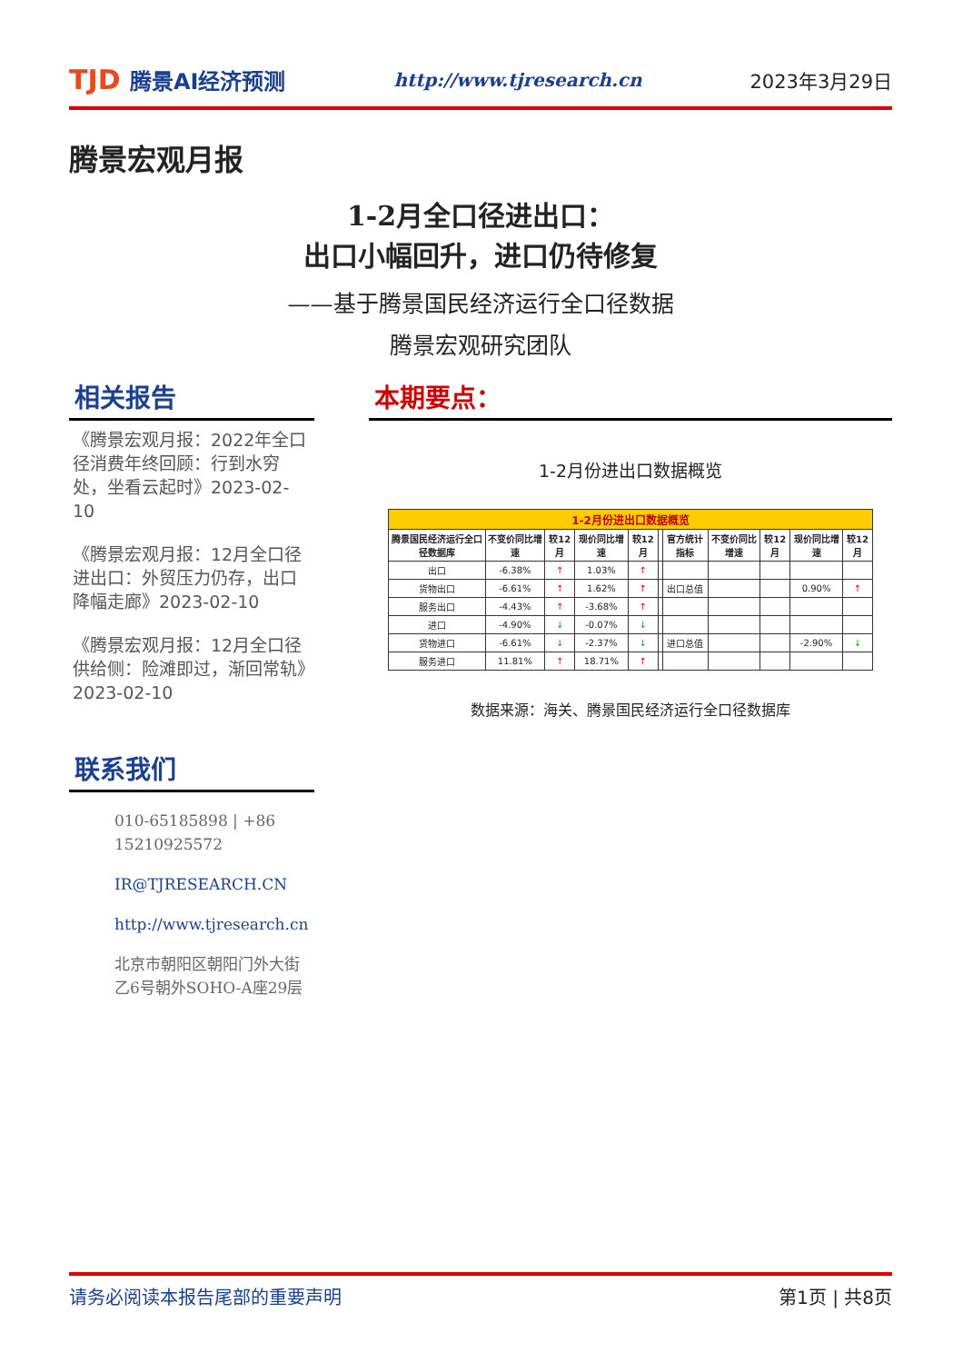TJD 腾景AI经济预测
http://www.tjresearch.cn 2023年3月29日
腾景宏观月报
1-2月全口径进出口：
出口小幅回升，进口仍待修复
——基于腾景国民经济运行全口径数据
腾景宏观研究团队
相关报告
《腾景宏观月报：2022年全口径消费年终回顾：行到水穷处，坐看云起时》2023-02-10
《腾景宏观月报：12月全口径进出口：外贸压力仍存，出口降幅走廊》2023-02-10
《腾景宏观月报：12月全口径供给侧：险滩即过，渐回常轨》2023-02-10
联系我们
010-65185898 | +86 15210925572
IR@TJRESEARCH.CN
http://www.tjresearch.cn
北京市朝阳区朝阳门外大街乙6号朝外SOHO-A座29层
本期要点：
1-2月份进出口数据概览
| 1-2月份进出口数据概览 | | | | | | | | | | |
| 腾景国民经济运行全口径数据库 | 不变价同比增速 | 较12月 | 现价同比增速 | 较12月 | | 官方统计指标 | 不变价同比增速 | 较12月 | 现价同比增速 | 较12月 |
| 出口 | -6.38% | ↑ | 1.03% | ↑ | | | | | | |
| 货物出口 | -6.61% | ↑ | 1.62% | ↑ | | 出口总值 | | | 0.90% | ↑ |
| 服务出口 | -4.43% | ↑ | -3.68% | ↑ | | | | | | |
| 进口 | -4.90% | ↓ | -0.07% | ↓ | | | | | | |
| 货物进口 | -6.61% | ↓ | -2.37% | ↓ | | 进口总值 | | | -2.90% | ↓ |
| 服务进口 | 11.81% | ↑ | 18.71% | ↑ | | | | | | |
数据来源：海关、腾景国民经济运行全口径数据库
请务必阅读本报告尾部的重要声明 第1页 | 共8页